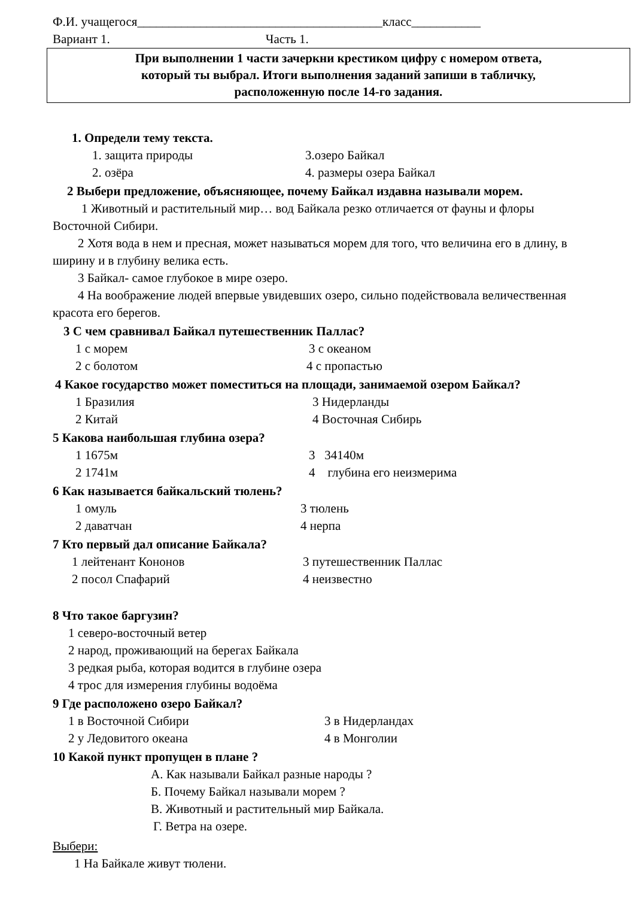Ф.И. учащегося_______________________________________класс___________
Вариант 1. Часть 1.
При выполнении 1 части зачеркни крестиком цифру с номером ответа,
который ты выбрал. Итоги выполнения заданий запиши в табличку,
расположенную после 14-го задания.
1. Определи тему текста.
1. защита природы 3.озеро Байкал
2. озёра 4. размеры озера Байкал
2 Выбери предложение, объясняющее, почему Байкал издавна называли морем.
1 Животный и растительный мир… вод Байкала резко отличается от фауны и флоры Восточной Сибири.
2 Хотя вода в нем и пресная, может называться морем для того, что величина его в длину, в ширину и в глубину велика есть.
3 Байкал- самое глубокое в мире озеро.
4 На воображение людей впервые увидевших озеро, сильно подействовала величественная красота его берегов.
3 С чем сравнивал Байкал путешественник Паллас?
1 с морем 3 с океаном
2 с болотом 4 с пропастью
4 Какое государство может поместиться на площади, занимаемой озером Байкал?
1 Бразилия 3 Нидерланды
2 Китай 4 Восточная Сибирь
5 Какова наибольшая глубина озера?
1 1675м 3 34140м
2 1741м 4 глубина его неизмерима
6 Как называется байкальский тюлень?
1 омуль 3 тюлень
2 даватчан 4 нерпа
7 Кто первый дал описание Байкала?
1 лейтенант Кононов 3 путешественник Паллас
2 посол Спафарий 4 неизвестно
8 Что такое баргузин?
1 северо-восточный ветер
2 народ, проживающий на берегах Байкала
3 редкая рыба, которая водится в глубине озера
4 трос для измерения глубины водоёма
9 Где расположено озеро Байкал?
1 в Восточной Сибири 3 в Нидерландах
2 у Ледовитого океана 4 в Монголии
10 Какой пункт пропущен в плане ?
А. Как называли Байкал разные народы ?
Б. Почему Байкал называли морем ?
В. Животный и растительный мир Байкала.
Г. Ветра на озере.
Выбери:
1 На Байкале живут тюлени.